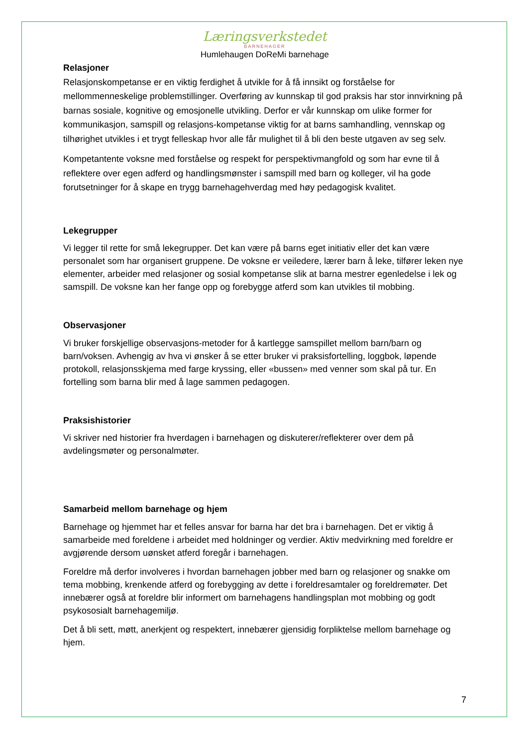Læringsverkstedet
BARNEHAGER
Humlehaugen DoReMi barnehage
Relasjoner
Relasjonskompetanse er en viktig ferdighet å utvikle for å få innsikt og forståelse for mellommenneskelige problemstillinger. Overføring av kunnskap til god praksis har stor innvirkning på barnas sosiale, kognitive og emosjonelle utvikling. Derfor er vår kunnskap om ulike former for kommunikasjon, samspill og relasjons-kompetanse viktig for at barns samhandling, vennskap og tilhørighet utvikles i et trygt felleskap hvor alle får mulighet til å bli den beste utgaven av seg selv.
Kompetantente voksne med forståelse og respekt for perspektivmangfold og som har evne til å reflektere over egen adferd og handlingsmønster i samspill med barn og kolleger, vil ha gode forutsetninger for å skape en trygg barnehagehverdag med høy pedagogisk kvalitet.
Lekegrupper
Vi legger til rette for små lekegrupper. Det kan være på barns eget initiativ eller det kan være personalet som har organisert gruppene. De voksne er veiledere, lærer barn å leke, tilfører leken nye elementer, arbeider med relasjoner og sosial kompetanse slik at barna mestrer egenledelse i lek og samspill. De voksne kan her fange opp og forebygge atferd som kan utvikles til mobbing.
Observasjoner
Vi bruker forskjellige observasjons-metoder for å kartlegge samspillet mellom barn/barn og barn/voksen. Avhengig av hva vi ønsker å se etter bruker vi praksisfortelling, loggbok, løpende protokoll, relasjonsskjema med farge kryssing, eller «bussen» med venner som skal på tur. En fortelling som barna blir med å lage sammen pedagogen.
Praksishistorier
Vi skriver ned historier fra hverdagen i barnehagen og diskuterer/reflekterer over dem på avdelingsmøter og personalmøter.
Samarbeid mellom barnehage og hjem
Barnehage og hjemmet har et felles ansvar for barna har det bra i barnehagen. Det er viktig å samarbeide med foreldene i arbeidet med holdninger og verdier. Aktiv medvirkning med foreldre er avgjørende dersom uønsket atferd foregår i barnehagen.
Foreldre må derfor involveres i hvordan barnehagen jobber med barn og relasjoner og snakke om tema mobbing, krenkende atferd og forebygging av dette i foreldresamtaler og foreldremøter. Det innebærer også at foreldre blir informert om barnehagens handlingsplan mot mobbing og godt psykososialt barnehagemiljø.
Det å bli sett, møtt, anerkjent og respektert, innebærer gjensidig forpliktelse mellom barnehage og hjem.
7